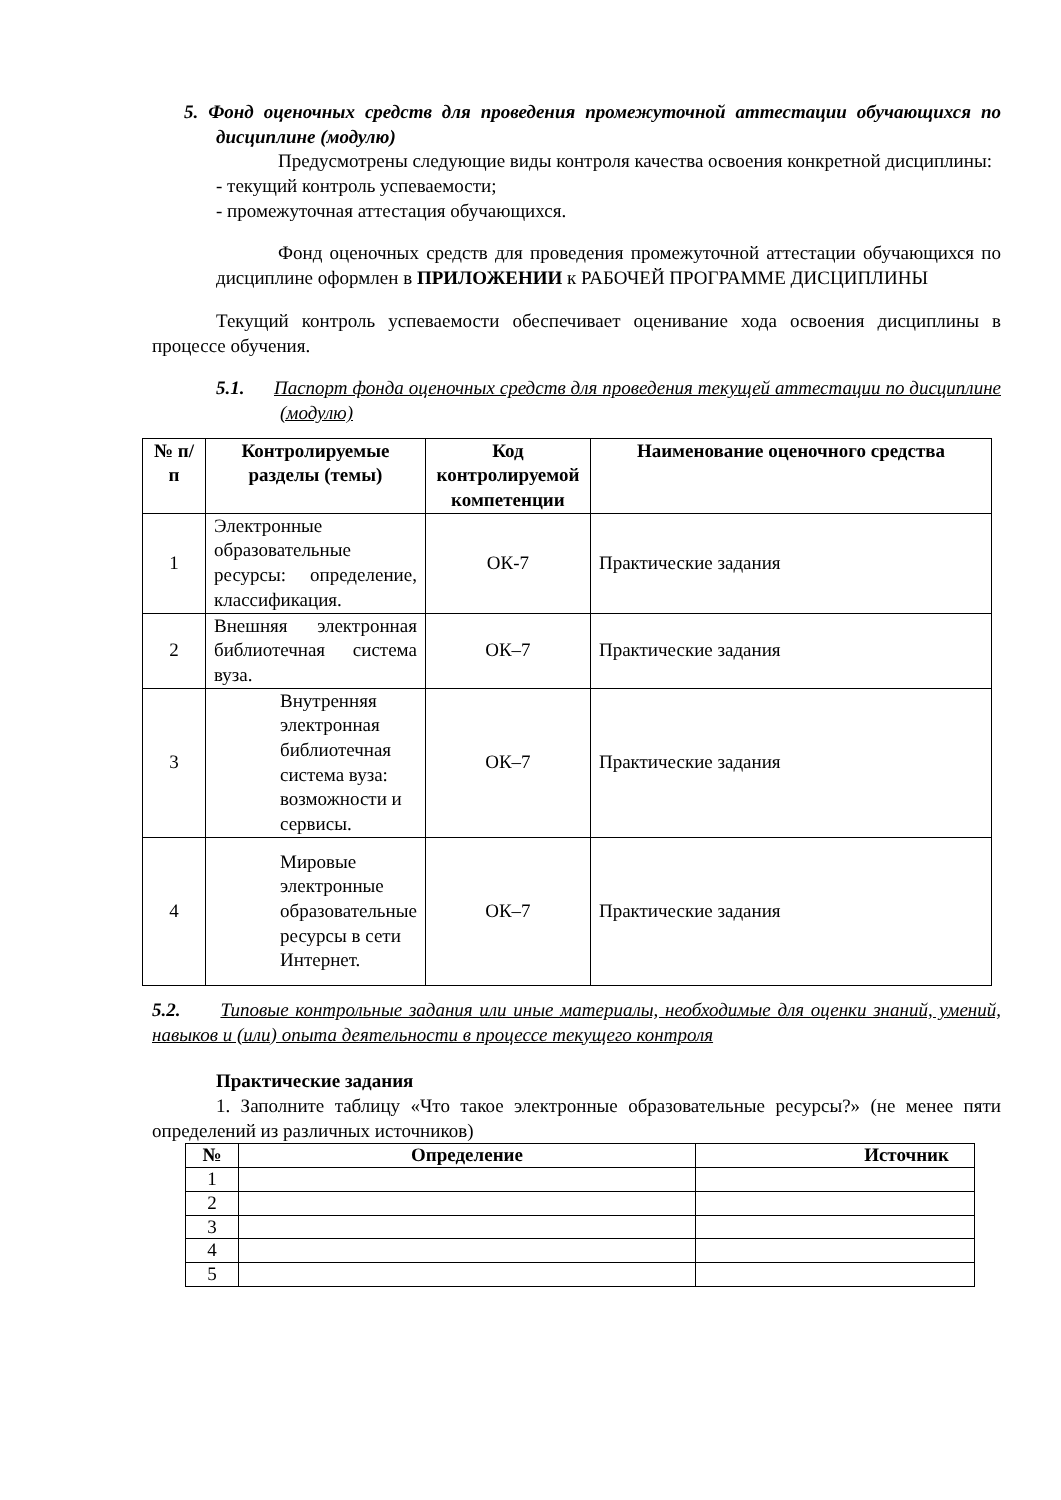5. Фонд оценочных средств для проведения промежуточной аттестации обучающихся по дисциплине (модулю)
Предусмотрены следующие виды контроля качества освоения конкретной дисциплины:
- текущий контроль успеваемости;
- промежуточная аттестация обучающихся.
Фонд оценочных средств для проведения промежуточной аттестации обучающихся по дисциплине оформлен в ПРИЛОЖЕНИИ к РАБОЧЕЙ ПРОГРАММЕ ДИСЦИПЛИНЫ
Текущий контроль успеваемости обеспечивает оценивание хода освоения дисциплины в процессе обучения.
5.1. Паспорт фонда оценочных средств для проведения текущей аттестации по дисциплине (модулю)
| № п/п | Контролируемые разделы (темы) | Код контролируемой компетенции | Наименование оценочного средства |
| --- | --- | --- | --- |
| 1 | Электронные образовательные ресурсы: определение, классификация. | ОК-7 | Практические задания |
| 2 | Внешняя электронная библиотечная система вуза. | ОК–7 | Практические задания |
| 3 | Внутренняя электронная библиотечная система вуза: возможности и сервисы. | ОК–7 | Практические задания |
| 4 | Мировые электронные образовательные ресурсы в сети Интернет. | ОК–7 | Практические задания |
5.2. Типовые контрольные задания или иные материалы, необходимые для оценки знаний, умений, навыков и (или) опыта деятельности в процессе текущего контроля
Практические задания
1. Заполните таблицу «Что такое электронные образовательные ресурсы?» (не менее пяти определений из различных источников)
| № | Определение | Источник |
| --- | --- | --- |
| 1 | | |
| 2 | | |
| 3 | | |
| 4 | | |
| 5 | | |